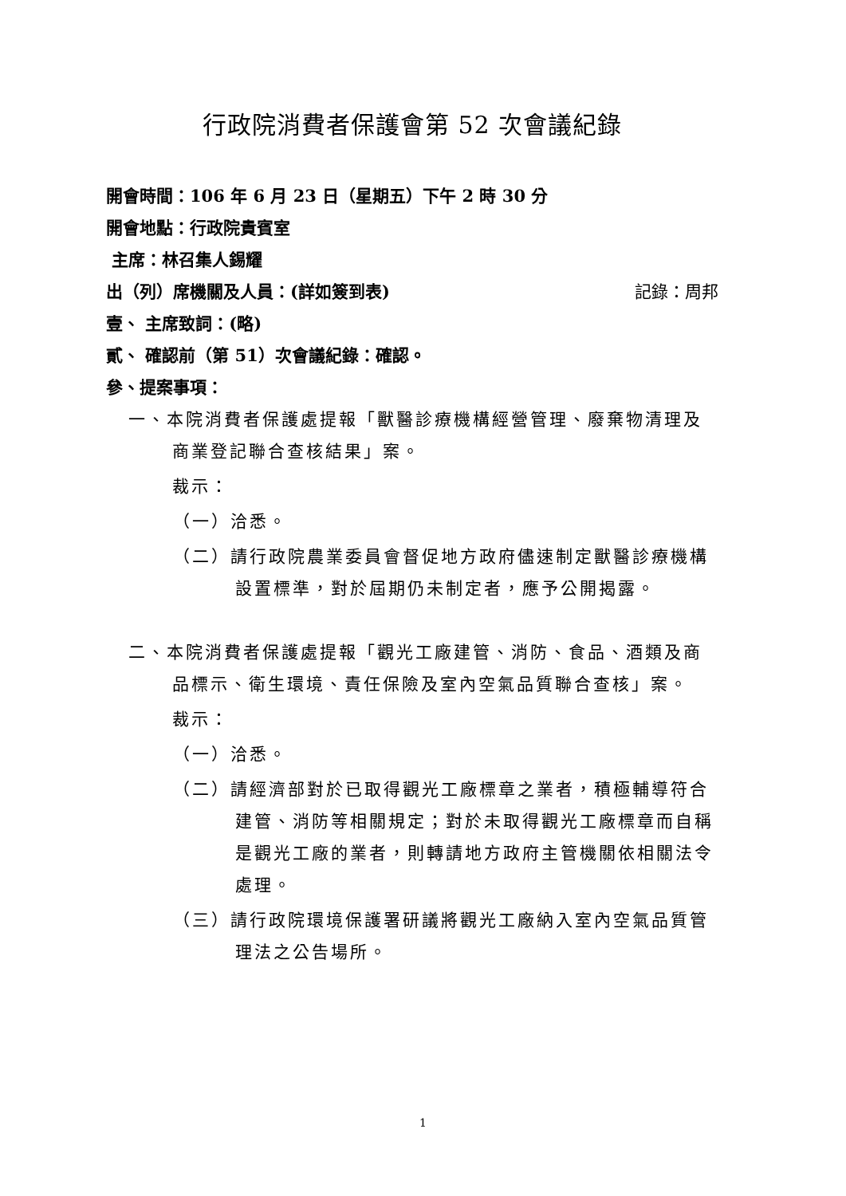行政院消費者保護會第 52 次會議紀錄
開會時間：106 年 6 月 23 日（星期五）下午 2 時 30 分
開會地點：行政院貴賓室
主席：林召集人錫耀
出（列）席機關及人員：(詳如簽到表) 記錄：周邦
壹、 主席致詞：(略)
貳、 確認前（第 51）次會議紀錄：確認。
參、提案事項：
一、本院消費者保護處提報「獸醫診療機構經營管理、廢棄物清理及商業登記聯合查核結果」案。
裁示：
（一）洽悉。
（二）請行政院農業委員會督促地方政府儘速制定獸醫診療機構設置標準，對於屆期仍未制定者，應予公開揭露。
二、本院消費者保護處提報「觀光工廠建管、消防、食品、酒類及商品標示、衛生環境、責任保險及室內空氣品質聯合查核」案。
裁示：
（一）洽悉。
（二）請經濟部對於已取得觀光工廠標章之業者，積極輔導符合建管、消防等相關規定；對於未取得觀光工廠標章而自稱是觀光工廠的業者，則轉請地方政府主管機關依相關法令處理。
（三）請行政院環境保護署研議將觀光工廠納入室內空氣品質管理法之公告場所。
1